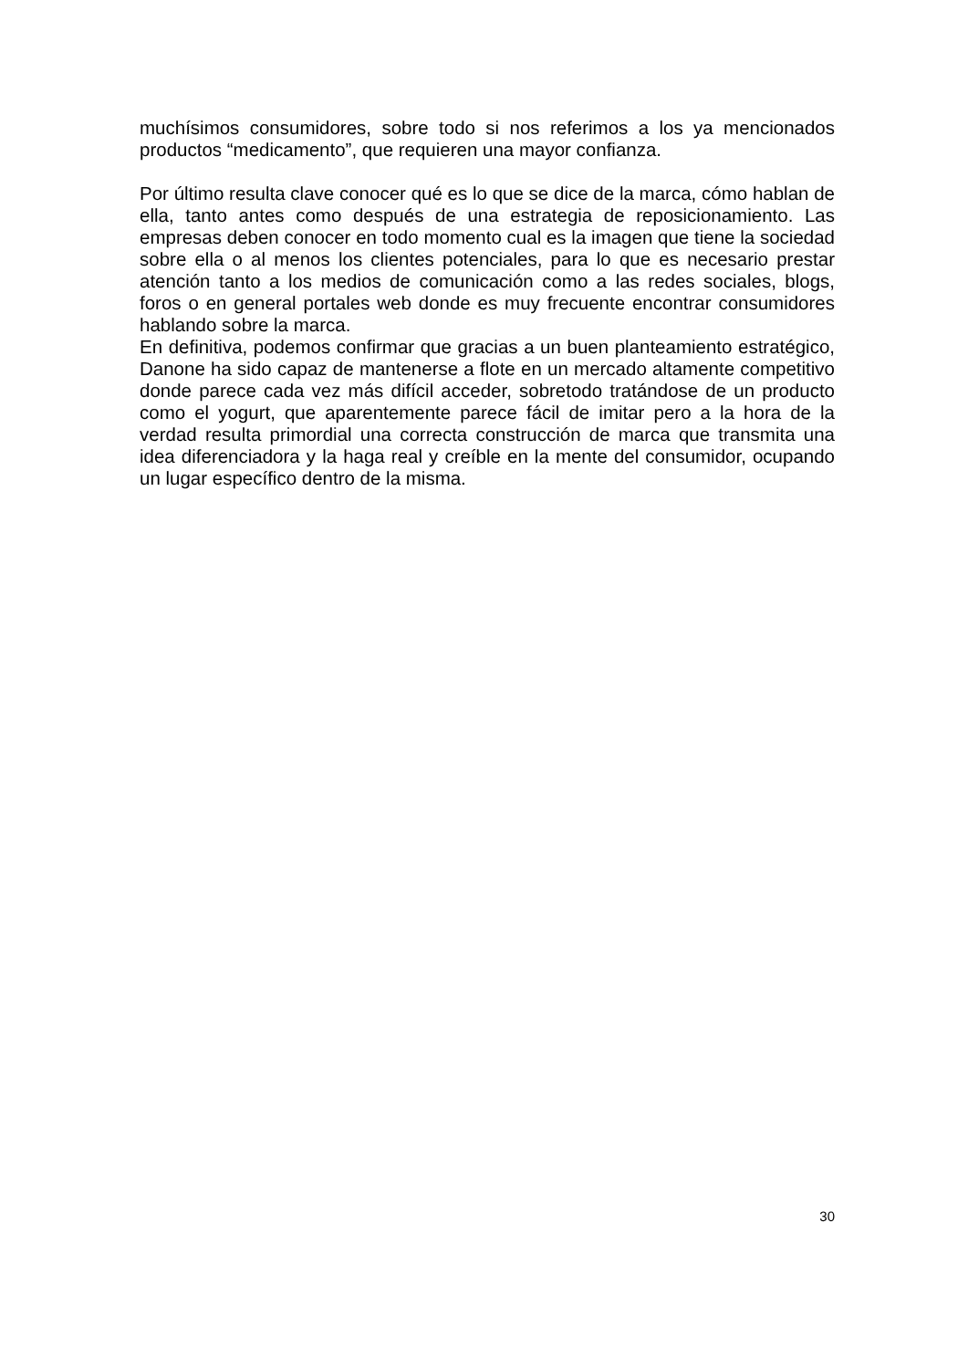muchísimos consumidores, sobre todo si nos referimos a los ya mencionados productos “medicamento”, que requieren una mayor confianza.
Por último resulta clave conocer qué es lo que se dice de la marca, cómo hablan de ella, tanto antes como después de una estrategia de reposicionamiento. Las empresas deben conocer en todo momento cual es la imagen que tiene la sociedad sobre ella o al menos los clientes potenciales, para lo que es necesario prestar atención tanto a los medios de comunicación como a las redes sociales, blogs, foros o en general portales web donde es muy frecuente encontrar consumidores hablando sobre la marca.
En definitiva, podemos confirmar que gracias a un buen planteamiento estratégico, Danone ha sido capaz de mantenerse a flote en un mercado altamente competitivo donde parece cada vez más difícil acceder, sobretodo tratándose de un producto como el yogurt, que aparentemente parece fácil de imitar pero a la hora de la verdad resulta primordial una correcta construcción de marca que transmita una idea diferenciadora y la haga real y creíble en la mente del consumidor, ocupando un lugar específico dentro de la misma.
30